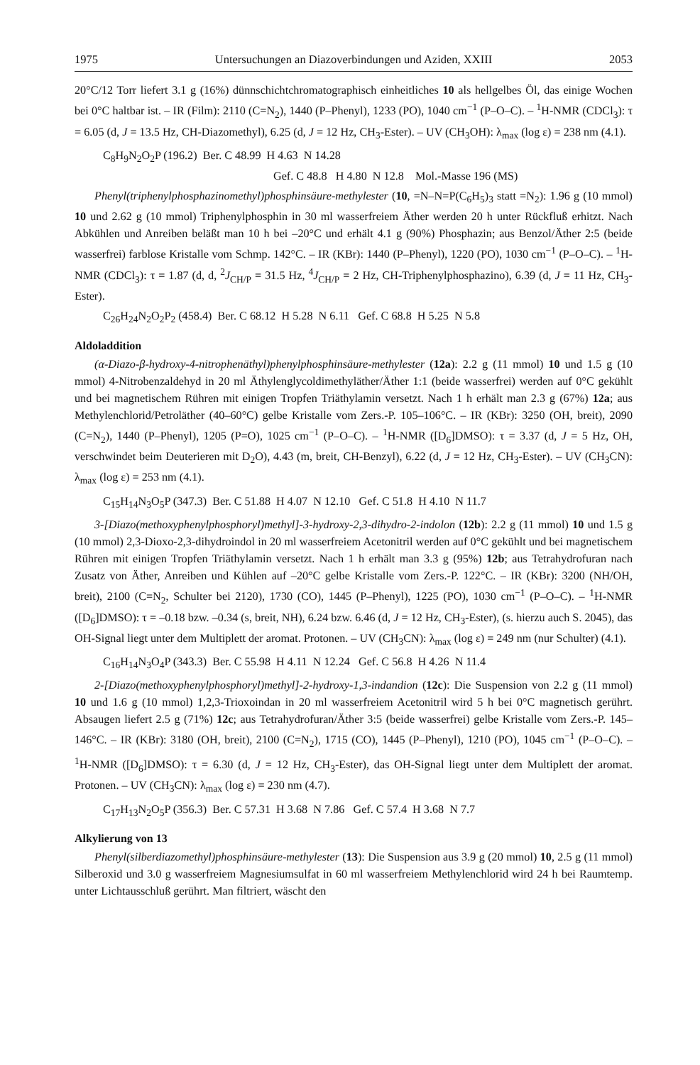1975 Untersuchungen an Diazoverbindungen und Aziden, XXIII 2053
20°C/12 Torr liefert 3.1 g (16%) dünnschichtchromatographisch einheitliches 10 als hellgelbes Öl, das einige Wochen bei 0°C haltbar ist. – IR (Film): 2110 (C=N<sub>2</sub>), 1440 (P–Phenyl), 1233 (PO), 1040 cm<sup>−1</sup> (P–O–C). – <sup>1</sup>H-NMR (CDCl<sub>3</sub>): τ = 6.05 (d, J = 13.5 Hz, CH-Diazomethyl), 6.25 (d, J = 12 Hz, CH<sub>3</sub>-Ester). – UV (CH<sub>3</sub>OH): λ<sub>max</sub> (log ε) = 238 nm (4.1).
C<sub>8</sub>H<sub>9</sub>N<sub>2</sub>O<sub>2</sub>P (196.2) Ber. C 48.99 H 4.63 N 14.28
Gef. C 48.8 H 4.80 N 12.8 Mol.-Masse 196 (MS)
Phenyl(triphenylphosphazinomethyl)phosphinsäure-methylester (10, =N–N=P(C<sub>6</sub>H<sub>5</sub>)<sub>3</sub> statt =N<sub>2</sub>): 1.96 g (10 mmol) 10 und 2.62 g (10 mmol) Triphenylphosphin in 30 ml wasserfreiem Äther werden 20 h unter Rückfluß erhitzt. Nach Abkühlen und Anreiben beläßt man 10 h bei –20°C und erhält 4.1 g (90%) Phosphazin; aus Benzol/Äther 2:5 (beide wasserfrei) farblose Kristalle vom Schmp. 142°C. – IR (KBr): 1440 (P–Phenyl), 1220 (PO), 1030 cm<sup>−1</sup> (P–O–C). – <sup>1</sup>H-NMR (CDCl<sub>3</sub>): τ = 1.87 (d, d, <sup>2</sup>J<sub>CH/P</sub> = 31.5 Hz, <sup>4</sup>J<sub>CH/P</sub> = 2 Hz, CH-Triphenylphosphazino), 6.39 (d, J = 11 Hz, CH<sub>3</sub>-Ester).
C<sub>26</sub>H<sub>24</sub>N<sub>2</sub>O<sub>2</sub>P<sub>2</sub> (458.4) Ber. C 68.12 H 5.28 N 6.11 Gef. C 68.8 H 5.25 N 5.8
Aldoladdition
(α-Diazo-β-hydroxy-4-nitrophenäthyl)phenylphosphinsäure-methylester (12a): 2.2 g (11 mmol) 10 und 1.5 g (10 mmol) 4-Nitrobenzaldehyd in 20 ml Äthylenglycoldimethyläther/Äther 1:1 (beide wasserfrei) werden auf 0°C gekühlt und bei magnetischem Rühren mit einigen Tropfen Triäthylamin versetzt. Nach 1 h erhält man 2.3 g (67%) 12a; aus Methylenchlorid/Petroläther (40–60°C) gelbe Kristalle vom Zers.-P. 105–106°C. – IR (KBr): 3250 (OH, breit), 2090 (C=N<sub>2</sub>), 1440 (P–Phenyl), 1205 (P=O), 1025 cm<sup>−1</sup> (P–O–C). – <sup>1</sup>H-NMR ([D<sub>6</sub>]DMSO): τ = 3.37 (d, J = 5 Hz, OH, verschwindet beim Deuterieren mit D<sub>2</sub>O), 4.43 (m, breit, CH-Benzyl), 6.22 (d, J = 12 Hz, CH<sub>3</sub>-Ester). – UV (CH<sub>3</sub>CN): λ<sub>max</sub> (log ε) = 253 nm (4.1).
C<sub>15</sub>H<sub>14</sub>N<sub>3</sub>O<sub>5</sub>P (347.3) Ber. C 51.88 H 4.07 N 12.10 Gef. C 51.8 H 4.10 N 11.7
3-[Diazo(methoxyphenylphosphoryl)methyl]-3-hydroxy-2,3-dihydro-2-indolon (12b): 2.2 g (11 mmol) 10 und 1.5 g (10 mmol) 2,3-Dioxo-2,3-dihydroindol in 20 ml wasserfreiem Acetonitril werden auf 0°C gekühlt und bei magnetischem Rühren mit einigen Tropfen Triäthylamin versetzt. Nach 1 h erhält man 3.3 g (95%) 12b; aus Tetrahydrofuran nach Zusatz von Äther, Anreiben und Kühlen auf –20°C gelbe Kristalle vom Zers.-P. 122°C. – IR (KBr): 3200 (NH/OH, breit), 2100 (C=N<sub>2</sub>, Schulter bei 2120), 1730 (CO), 1445 (P–Phenyl), 1225 (PO), 1030 cm<sup>−1</sup> (P–O–C). – <sup>1</sup>H-NMR ([D<sub>6</sub>]DMSO): τ = –0.18 bzw. –0.34 (s, breit, NH), 6.24 bzw. 6.46 (d, J = 12 Hz, CH<sub>3</sub>-Ester), (s. hierzu auch S. 2045), das OH-Signal liegt unter dem Multiplett der aromat. Protonen. – UV (CH<sub>3</sub>CN): λ<sub>max</sub> (log ε) = 249 nm (nur Schulter) (4.1).
C<sub>16</sub>H<sub>14</sub>N<sub>3</sub>O<sub>4</sub>P (343.3) Ber. C 55.98 H 4.11 N 12.24 Gef. C 56.8 H 4.26 N 11.4
2-[Diazo(methoxyphenylphosphoryl)methyl]-2-hydroxy-1,3-indandion (12c): Die Suspension von 2.2 g (11 mmol) 10 und 1.6 g (10 mmol) 1,2,3-Trioxoindan in 20 ml wasserfreiem Acetonitril wird 5 h bei 0°C magnetisch gerührt. Absaugen liefert 2.5 g (71%) 12c; aus Tetrahydrofuran/Äther 3:5 (beide wasserfrei) gelbe Kristalle vom Zers.-P. 145–146°C. – IR (KBr): 3180 (OH, breit), 2100 (C=N<sub>2</sub>), 1715 (CO), 1445 (P–Phenyl), 1210 (PO), 1045 cm<sup>−1</sup> (P–O–C). – <sup>1</sup>H-NMR ([D<sub>6</sub>]DMSO): τ = 6.30 (d, J = 12 Hz, CH<sub>3</sub>-Ester), das OH-Signal liegt unter dem Multiplett der aromat. Protonen. – UV (CH<sub>3</sub>CN): λ<sub>max</sub> (log ε) = 230 nm (4.7).
C<sub>17</sub>H<sub>13</sub>N<sub>2</sub>O<sub>5</sub>P (356.3) Ber. C 57.31 H 3.68 N 7.86 Gef. C 57.4 H 3.68 N 7.7
Alkylierung von 13
Phenyl(silberdiazomethyl)phosphinsäure-methylester (13): Die Suspension aus 3.9 g (20 mmol) 10, 2.5 g (11 mmol) Silberoxid und 3.0 g wasserfreiem Magnesiumsulfat in 60 ml wasserfreiem Methylenchlorid wird 24 h bei Raumtemp. unter Lichtausschluß gerührt. Man filtriert, wäscht den